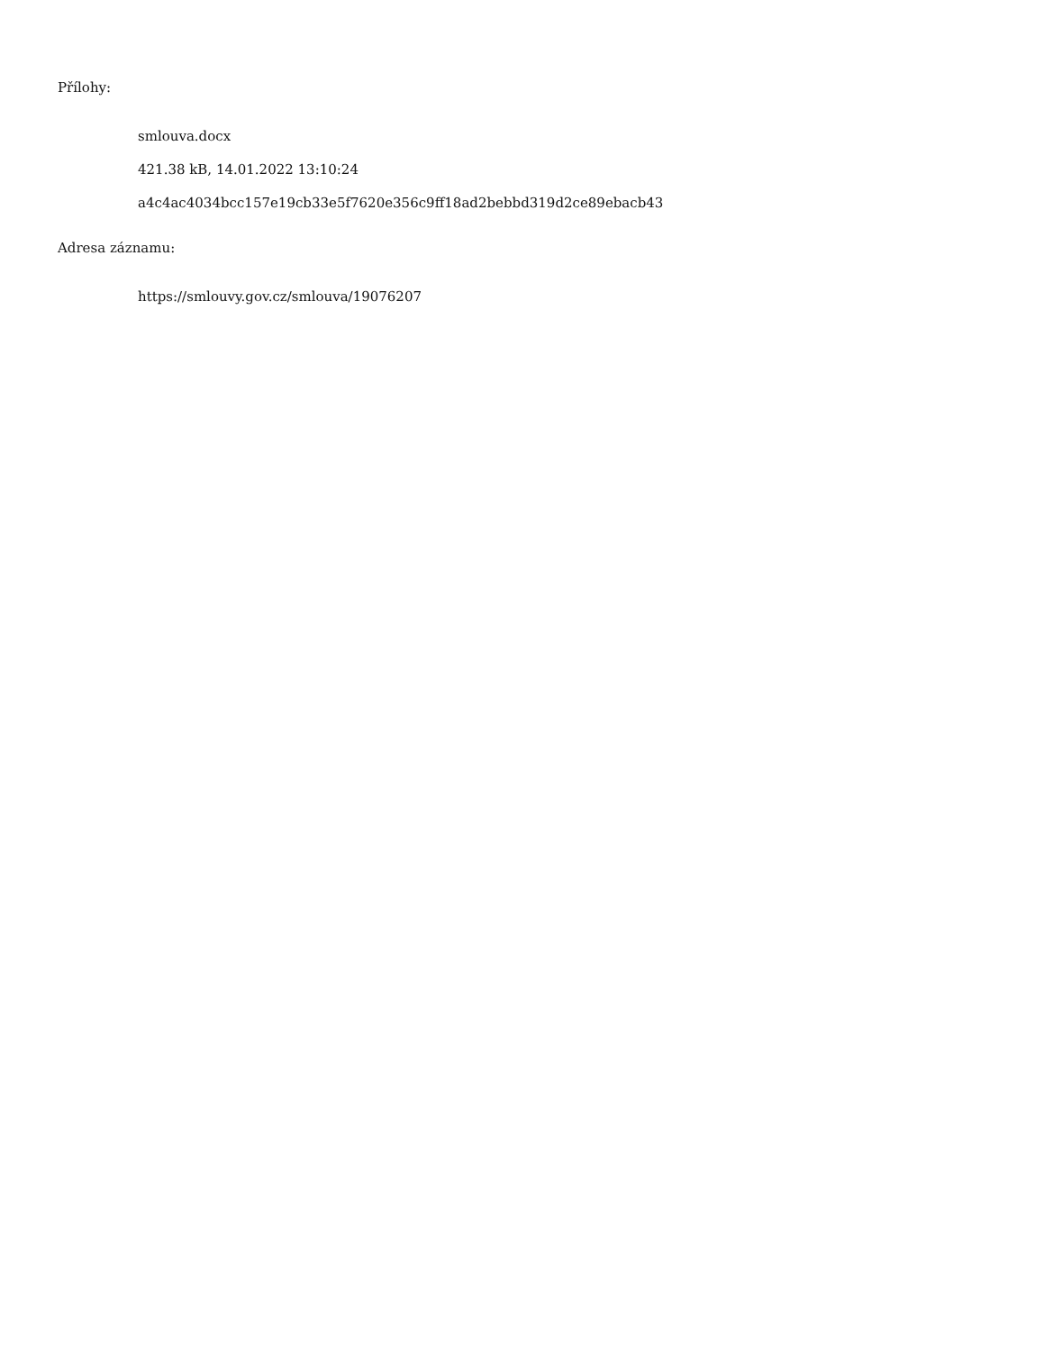Přílohy:
smlouva.docx
421.38 kB, 14.01.2022 13:10:24
a4c4ac4034bcc157e19cb33e5f7620e356c9ff18ad2bebbd319d2ce89ebacb43
Adresa záznamu:
https://smlouvy.gov.cz/smlouva/19076207